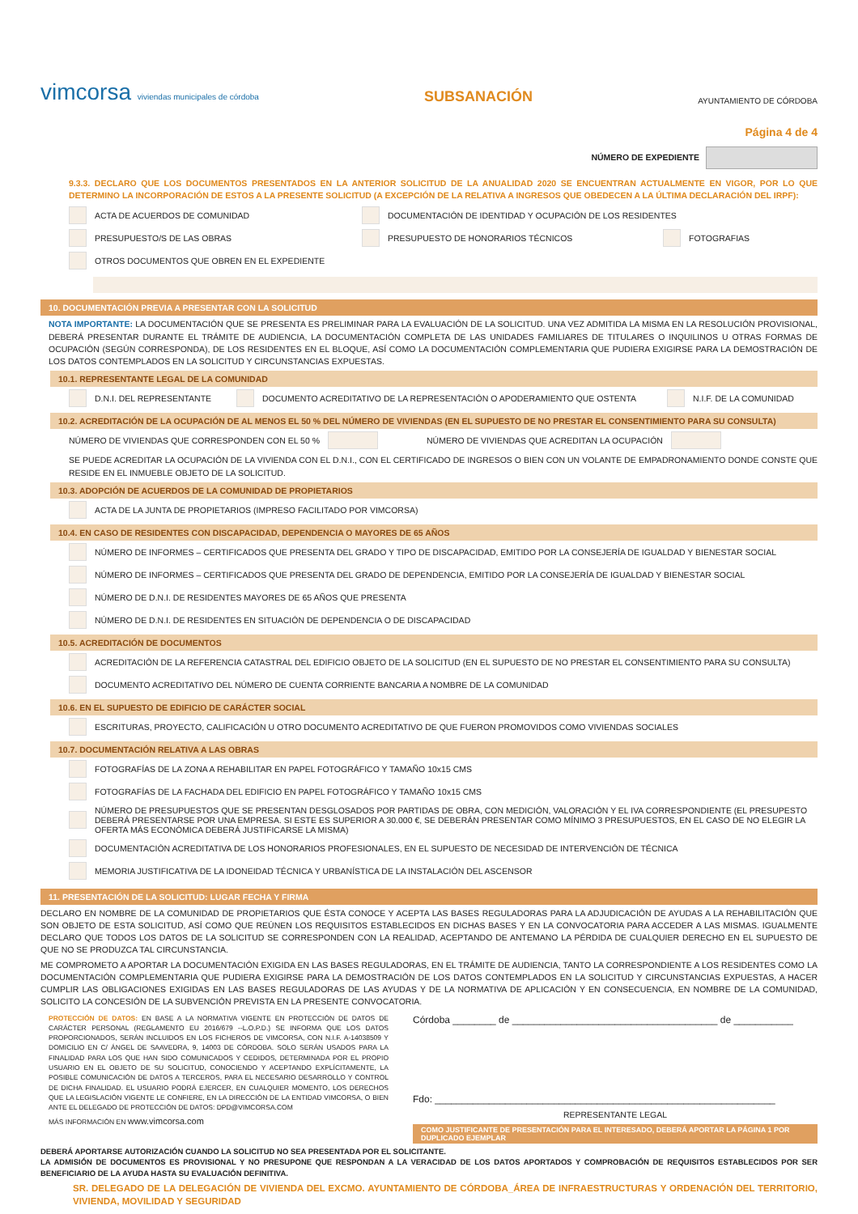vimcorsa viviendas municipales de córdoba
SUBSANACIÓN
AYUNTAMIENTO DE CÓRDOBA
Página 4 de 4
NÚMERO DE EXPEDIENTE
9.3.3. DECLARO QUE LOS DOCUMENTOS PRESENTADOS EN LA ANTERIOR SOLICITUD DE LA ANUALIDAD 2020 SE ENCUENTRAN ACTUALMENTE EN VIGOR, POR LO QUE DETERMINO LA INCORPORACIÓN DE ESTOS A LA PRESENTE SOLICITUD (A EXCEPCIÓN DE LA RELATIVA A INGRESOS QUE OBEDECEN A LA ÚLTIMA DECLARACIÓN DEL IRPF):
ACTA DE ACUERDOS DE COMUNIDAD
DOCUMENTACIÓN DE IDENTIDAD Y OCUPACIÓN DE LOS RESIDENTES
PRESUPUESTO/S DE LAS OBRAS PRESUPUESTO DE HONORARIOS TÉCNICOS
FOTOGRAFIAS
OTROS DOCUMENTOS QUE OBREN EN EL EXPEDIENTE
10. DOCUMENTACIÓN PREVIA A PRESENTAR CON LA SOLICITUD
NOTA IMPORTANTE: LA DOCUMENTACIÓN QUE SE PRESENTA ES PRELIMINAR PARA LA EVALUACIÓN DE LA SOLICITUD. UNA VEZ ADMITIDA LA MISMA EN LA RESOLUCIÓN PROVISIONAL, DEBERÁ PRESENTAR DURANTE EL TRÁMITE DE AUDIENCIA, LA DOCUMENTACIÓN COMPLETA DE LAS UNIDADES FAMILIARES DE TITULARES O INQUILINOS U OTRAS FORMAS DE OCUPACIÓN (SEGÚN CORRESPONDA), DE LOS RESIDENTES EN EL BLOQUE, ASÍ COMO LA DOCUMENTACIÓN COMPLEMENTARIA QUE PUDIERA EXIGIRSE PARA LA DEMOSTRACIÓN DE LOS DATOS CONTEMPLADOS EN LA SOLICITUD Y CIRCUNSTANCIAS EXPUESTAS.
10.1. REPRESENTANTE LEGAL DE LA COMUNIDAD
D.N.I. DEL REPRESENTANTE DOCUMENTO ACREDITATIVO DE LA REPRESENTACIÓN O APODERAMIENTO QUE OSTENTA
N.I.F. DE LA COMUNIDAD
10.2. ACREDITACIÓN DE LA OCUPACIÓN DE AL MENOS EL 50 % DEL NÚMERO DE VIVIENDAS (EN EL SUPUESTO DE NO PRESTAR EL CONSENTIMIENTO PARA SU CONSULTA)
NÚMERO DE VIVIENDAS QUE CORRESPONDEN CON EL 50 %
NÚMERO DE VIVIENDAS QUE ACREDITAN LA OCUPACIÓN
SE PUEDE ACREDITAR LA OCUPACIÓN DE LA VIVIENDA CON EL D.N.I., CON EL CERTIFICADO DE INGRESOS O BIEN CON UN VOLANTE DE EMPADRONAMIENTO DONDE CONSTE QUE RESIDE EN EL INMUEBLE OBJETO DE LA SOLICITUD.
10.3. ADOPCIÓN DE ACUERDOS DE LA COMUNIDAD DE PROPIETARIOS
ACTA DE LA JUNTA DE PROPIETARIOS (IMPRESO FACILITADO POR VIMCORSA)
10.4. EN CASO DE RESIDENTES CON DISCAPACIDAD, DEPENDENCIA O MAYORES DE 65 AÑOS
NÚMERO DE INFORMES – CERTIFICADOS QUE PRESENTA DEL GRADO Y TIPO DE DISCAPACIDAD, EMITIDO POR LA CONSEJERÍA DE IGUALDAD Y BIENESTAR SOCIAL
NÚMERO DE INFORMES – CERTIFICADOS QUE PRESENTA DEL GRADO DE DEPENDENCIA, EMITIDO POR LA CONSEJERÍA DE IGUALDAD Y BIENESTAR SOCIAL
NÚMERO DE D.N.I. DE RESIDENTES MAYORES DE 65 AÑOS QUE PRESENTA
NÚMERO DE D.N.I. DE RESIDENTES EN SITUACIÓN DE DEPENDENCIA O DE DISCAPACIDAD
10.5. ACREDITACIÓN DE DOCUMENTOS
ACREDITACIÓN DE LA REFERENCIA CATASTRAL DEL EDIFICIO OBJETO DE LA SOLICITUD (EN EL SUPUESTO DE NO PRESTAR EL CONSENTIMIENTO PARA SU CONSULTA)
DOCUMENTO ACREDITATIVO DEL NÚMERO DE CUENTA CORRIENTE BANCARIA A NOMBRE DE LA COMUNIDAD
10.6. EN EL SUPUESTO DE EDIFICIO DE CARÁCTER SOCIAL
ESCRITURAS, PROYECTO, CALIFICACIÓN U OTRO DOCUMENTO ACREDITATIVO DE QUE FUERON PROMOVIDOS COMO VIVIENDAS SOCIALES
10.7. DOCUMENTACIÓN RELATIVA A LAS OBRAS
FOTOGRAFÍAS DE LA ZONA A REHABILITAR EN PAPEL FOTOGRÁFICO Y TAMAÑO 10x15 CMS
FOTOGRAFÍAS DE LA FACHADA DEL EDIFICIO EN PAPEL FOTOGRÁFICO Y TAMAÑO 10x15 CMS
NÚMERO DE PRESUPUESTOS QUE SE PRESENTAN DESGLOSADOS POR PARTIDAS DE OBRA, CON MEDICIÓN, VALORACIÓN Y EL IVA CORRESPONDIENTE (EL PRESUPESTO DEBERÁ PRESENTARSE POR UNA EMPRESA. SI ESTE ES SUPERIOR A 30.000 €, SE DEBERÁN PRESENTAR COMO MÍNIMO 3 PRESUPUESTOS, EN EL CASO DE NO ELEGIR LA OFERTA MÁS ECONÓMICA DEBERÁ JUSTIFICARSE LA MISMA)
DOCUMENTACIÓN ACREDITATIVA DE LOS HONORARIOS PROFESIONALES, EN EL SUPUESTO DE NECESIDAD DE INTERVENCIÓN DE TÉCNICA
MEMORIA JUSTIFICATIVA DE LA IDONEIDAD TÉCNICA Y URBANÍSTICA DE LA INSTALACIÓN DEL ASCENSOR
11. PRESENTACIÓN DE LA SOLICITUD: LUGAR FECHA Y FIRMA
DECLARO EN NOMBRE DE LA COMUNIDAD DE PROPIETARIOS QUE ÉSTA CONOCE Y ACEPTA LAS BASES REGULADORAS PARA LA ADJUDICACIÓN DE AYUDAS A LA REHABILITACIÓN QUE SON OBJETO DE ESTA SOLICITUD, ASÍ COMO QUE REÚNEN LOS REQUISITOS ESTABLECIDOS EN DICHAS BASES Y EN LA CONVOCATORIA PARA ACCEDER A LAS MISMAS. IGUALMENTE DECLARO QUE TODOS LOS DATOS DE LA SOLICITUD SE CORRESPONDEN CON LA REALIDAD, ACEPTANDO DE ANTEMANO LA PÉRDIDA DE CUALQUIER DERECHO EN EL SUPUESTO DE QUE NO SE PRODUZCA TAL CIRCUNSTANCIA.
ME COMPROMETO A APORTAR LA DOCUMENTACIÓN EXIGIDA EN LAS BASES REGULADORAS, EN EL TRÁMITE DE AUDIENCIA, TANTO LA CORRESPONDIENTE A LOS RESIDENTES COMO LA DOCUMENTACIÓN COMPLEMENTARIA QUE PUDIERA EXIGIRSE PARA LA DEMOSTRACIÓN DE LOS DATOS CONTEMPLADOS EN LA SOLICITUD Y CIRCUNSTANCIAS EXPUESTAS, A HACER CUMPLIR LAS OBLIGACIONES EXIGIDAS EN LAS BASES REGULADORAS DE LAS AYUDAS Y DE LA NORMATIVA DE APLICACIÓN Y EN CONSECUENCIA, EN NOMBRE DE LA COMUNIDAD, SOLICITO LA CONCESIÓN DE LA SUBVENCIÓN PREVISTA EN LA PRESENTE CONVOCATORIA.
PROTECCIÓN DE DATOS: EN BASE A LA NORMATIVA VIGENTE EN PROTECCIÓN DE DATOS DE CARÁCTER PERSONAL (REGLAMENTO EU 2016/679 --L.O.P.D.) SE INFORMA QUE LOS DATOS PROPORCIONADOS, SERÁN INCLUIDOS EN LOS FICHEROS DE VIMCORSA, CON N.I.F. A-14038509 Y DOMICILIO EN C/ ÁNGEL DE SAAVEDRA, 9, 14003 DE CÓRDOBA. SOLO SERÁN USADOS PARA LA FINALIDAD PARA LOS QUE HAN SIDO COMUNICADOS Y CEDIDOS, DETERMINADA POR EL PROPIO USUARIO EN EL OBJETO DE SU SOLICITUD, CONOCIENDO Y ACEPTANDO EXPLÍCITAMENTE, LA POSIBLE COMUNICACIÓN DE DATOS A TERCEROS, PARA EL NECESARIO DESARROLLO Y CONTROL DE DICHA FINALIDAD. EL USUARIO PODRÁ EJERCER, EN CUALQUIER MOMENTO, LOS DERECHOS QUE LA LEGISLACIÓN VIGENTE LE CONFIERE, EN LA DIRECCIÓN DE LA ENTIDAD VIMCORSA, O BIEN ANTE EL DELEGADO DE PROTECCIÓN DE DATOS: DPD@VIMCORSA.COM
MÁS INFORMACIÓN EN www.vimcorsa.com
Córdoba ________ de ______________________________________ de ___________
Fdo: _______________________________________________________________
REPRESENTANTE LEGAL
COMO JUSTIFICANTE DE PRESENTACIÓN PARA EL INTERESADO, DEBERÁ APORTAR LA PÁGINA 1 POR DUPLICADO EJEMPLAR
DEBERÁ APORTARSE AUTORIZACIÓN CUANDO LA SOLICITUD NO SEA PRESENTADA POR EL SOLICITANTE.
LA ADMISIÓN DE DOCUMENTOS ES PROVISIONAL Y NO PRESUPONE QUE RESPONDAN A LA VERACIDAD DE LOS DATOS APORTADOS Y COMPROBACIÓN DE REQUISITOS ESTABLECIDOS POR SER BENEFICIARIO DE LA AYUDA HASTA SU EVALUACIÓN DEFINITIVA.
SR. DELEGADO DE LA DELEGACIÓN DE VIVIENDA DEL EXCMO. AYUNTAMIENTO DE CÓRDOBA_ÁREA DE INFRAESTRUCTURAS Y ORDENACIÓN DEL TERRITORIO, VIVIENDA, MOVILIDAD Y SEGURIDAD